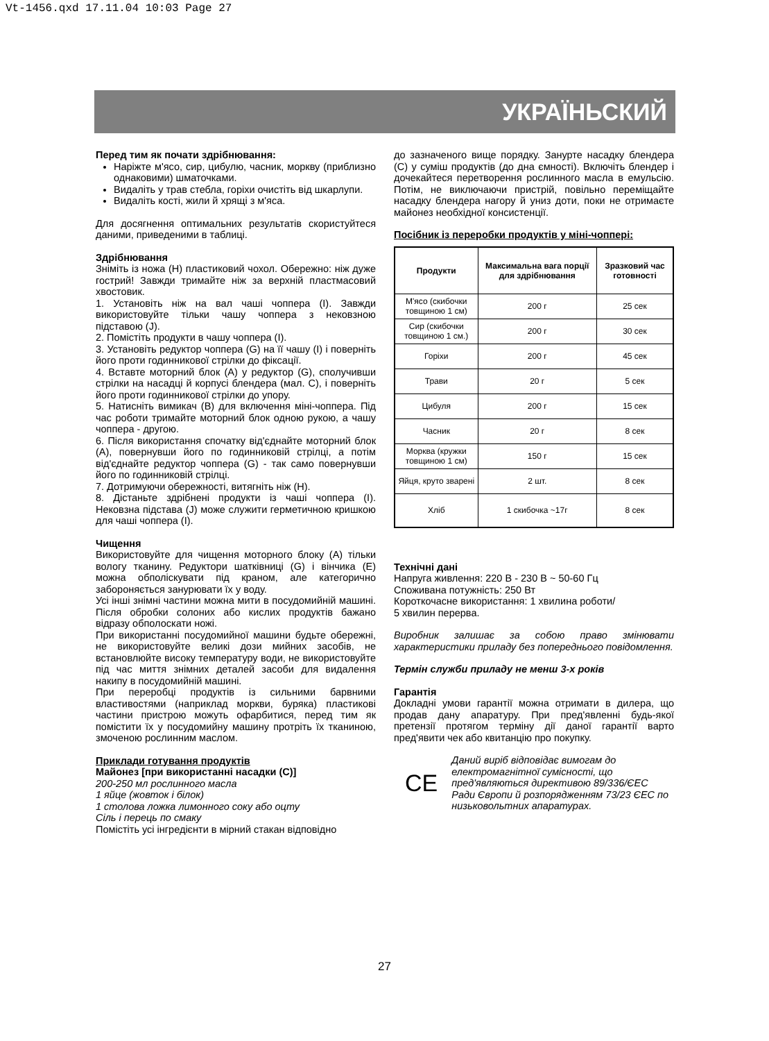Vt-1456.qxd 17.11.04 10:03 Page 27
УКРАЇНЬСКИЙ
Перед тим як почати здрібнювання:
Наріжте м'ясо, сир, цибулю, часник, моркву (приблизно однаковими) шматочками.
Видаліть у трав стебла, горіхи очистіть від шкарлупи.
Видаліть кості, жили й хрящі з м'яса.
Для досягнення оптимальних результатів скористуйтеся даними, приведеними в таблиці.
Здрібнювання
Зніміть із ножа (H) пластиковий чохол. Обережно: ніж дуже гострий! Завжди тримайте ніж за верхній пластмасовий хвостовик.
1. Установіть ніж на вал чаші чоппера (I). Завжди використовуйте тільки чашу чоппера з нековзною підставою (J).
2. Помістіть продукти в чашу чоппера (I).
3. Установіть редуктор чоппера (G) на її чашу (I) і поверніть його проти годинникової стрілки до фіксації.
4. Вставте моторний блок (A) у редуктор (G), сполучивши стрілки на насадці й корпусі блендера (мал. C), і поверніть його проти годинникової стрілки до упору.
5. Натисніть вимикач (B) для включення міні-чоппера. Під час роботи тримайте моторний блок одною рукою, а чашу чоппера - другою.
6. Після використання спочатку від'єднайте моторний блок (A), повернувши його по годинниковій стрілці, а потім від'єднайте редуктор чоппера (G) - так само повернувши його по годинниковій стрілці.
7. Дотримуючи обережності, витягніть ніж (H).
8. Дістаньте здрібнені продукти із чаші чоппера (I). Нековзна підставa (J) може служити герметичною кришкою для чаші чоппера (I).
Чищення
Використовуйте для чищення моторного блоку (A) тільки вологу тканину. Редуктори шатківниці (G) і вінчика (E) можна обполіскувати під краном, але категорично забороняється занурювати їх у воду.
Усі інші знімні частини можна мити в посудомийній машині. Після обробки солоних або кислих продуктів бажано відразу обполоскати ножі.
При використанні посудомийної машини будьте обережні, не використовуйте великі дози мийних засобів, не встановлюйте високу температуру води, не використовуйте під час миття знімних деталей засоби для видалення накипу в посудомийній машині.
При переробці продуктів із сильними барвними властивостями (наприклад моркви, буряка) пластикові частини пристрою можуть офарбитися, перед тим як помістити їх у посудомийну машину протріть їх тканиною, змоченою рослинним маслом.
Приклади готування продуктів
Майонез [при використанні насадки (C)]
200-250 мл рослинного масла
1 яйце (жовток і білок)
1 столова ложка лимонного соку або оцту
Сіль і перець по смаку
Помістіть усі інгредієнти в мірний стакан відповідно
до зазначеного вище порядку. Занурте насадку блендера (C) у суміш продуктів (до дна ємності). Включіть блендер і дочекайтеся перетворення рослинного масла в емульсію. Потім, не виключаючи пристрій, повільно переміщайте насадку блендера нагору й униз доти, поки не отримаєте майонез необхідної консистенції.
Посібник із переробки продуктів у міні-чоппері:
| Продукти | Максимальна вага порції для здрібнювання | Зразковий час готовності |
| --- | --- | --- |
| М'ясо (скибочки товщиною 1 см) | 200 г | 25 сек |
| Сир (скибочки товщиною 1 см.) | 200 г | 30 сек |
| Горіхи | 200 г | 45 сек |
| Трави | 20 г | 5 сек |
| Цибуля | 200 г | 15 сек |
| Часник | 20 г | 8 сек |
| Морква (кружки товщиною 1 см) | 150 г | 15 сек |
| Яйця, круто зварені | 2 шт. | 8 сек |
| Хліб | 1 скибочка ~17г | 8 сек |
Технічні дані
Напруга живлення: 220 В - 230 В ~ 50-60 Гц
Споживана потужність: 250 Вт
Короткочасне використання: 1 хвилина роботи/
5 хвилин перерва.
Виробник залишає за собою право змінювати характеристики приладу без попереднього повідомлення.
Термін служби приладу не менш 3-х років
Гарантія
Докладні умови гарантії можна отримати в дилера, що продав дану апаратуру. При пред'явленні будь-якої претензії протягом терміну дії даної гарантії варто пред'явити чек або квитанцію про покупку.
CE
Даний виріб відповідає вимогам до електромагнітної сумісності, що пред'являються директивою 89/336/ЄЕС Ради Європи й розпорядженням 73/23 ЄЕС по низьковольтних апаратурах.
27